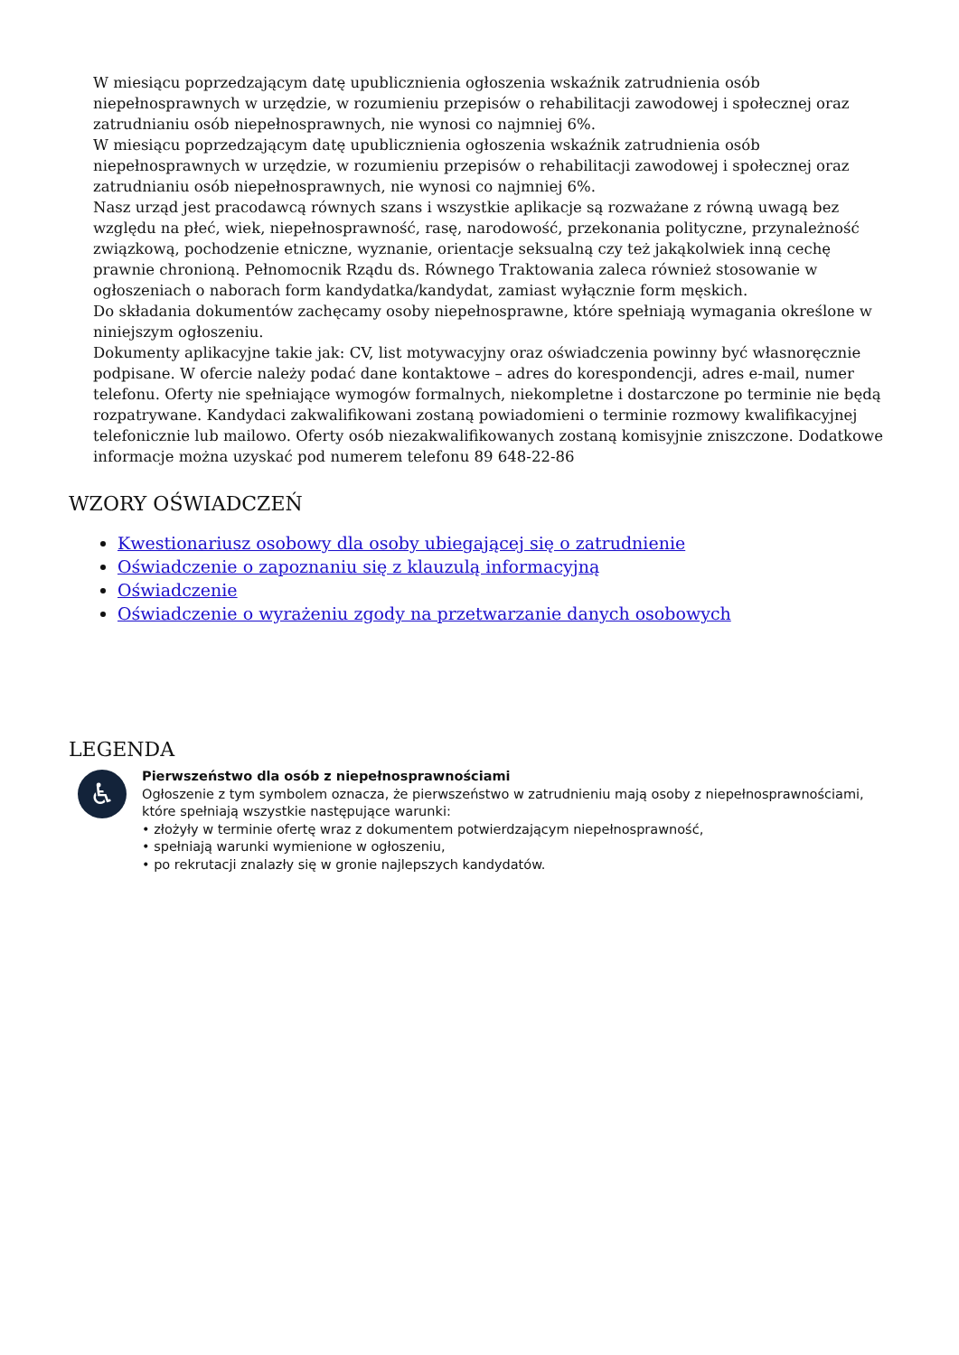W miesiącu poprzedzającym datę upublicznienia ogłoszenia wskaźnik zatrudnienia osób niepełnosprawnych w urzędzie, w rozumieniu przepisów o rehabilitacji zawodowej i społecznej oraz zatrudnianiu osób niepełnosprawnych, nie wynosi co najmniej 6%.
W miesiącu poprzedzającym datę upublicznienia ogłoszenia wskaźnik zatrudnienia osób niepełnosprawnych w urzędzie, w rozumieniu przepisów o rehabilitacji zawodowej i społecznej oraz zatrudnianiu osób niepełnosprawnych, nie wynosi co najmniej 6%.
Nasz urząd jest pracodawcą równych szans i wszystkie aplikacje są rozważane z równą uwagą bez względu na płeć, wiek, niepełnosprawność, rasę, narodowość, przekonania polityczne, przynależność związkową, pochodzenie etniczne, wyznanie, orientacje seksualną czy też jakąkolwiek inną cechę prawnie chronioną. Pełnomocnik Rządu ds. Równego Traktowania zaleca również stosowanie w ogłoszeniach o naborach form kandydatka/kandydat, zamiast wyłącznie form męskich.
Do składania dokumentów zachęcamy osoby niepełnosprawne, które spełniają wymagania określone w niniejszym ogłoszeniu.
Dokumenty aplikacyjne takie jak: CV, list motywacyjny oraz oświadczenia powinny być własnoręcznie podpisane. W ofercie należy podać dane kontaktowe – adres do korespondencji, adres e-mail, numer telefonu. Oferty nie spełniające wymogów formalnych, niekompletne i dostarczone po terminie nie będą rozpatrywane. Kandydaci zakwalifikowani zostaną powiadomieni o terminie rozmowy kwalifikacyjnej telefonicznie lub mailowo. Oferty osób niezakwalifikowanych zostaną komisyjnie zniszczone. Dodatkowe informacje można uzyskać pod numerem telefonu 89 648-22-86
WZORY OŚWIADCZEŃ
Kwestionariusz osobowy dla osoby ubiegającej się o zatrudnienie
Oświadczenie o zapoznaniu się z klauzulą informacyjną
Oświadczenie
Oświadczenie o wyrażeniu zgody na przetwarzanie danych osobowych
LEGENDA
♿
Pierwszeństwo dla osób z niepełnosprawnościami
Ogłoszenie z tym symbolem oznacza, że pierwszeństwo w zatrudnieniu mają osoby z niepełnosprawnościami, które spełniają wszystkie następujące warunki:
• złożyły w terminie ofertę wraz z dokumentem potwierdzającym niepełnosprawność,
• spełniają warunki wymienione w ogłoszeniu,
• po rekrutacji znalazły się w gronie najlepszych kandydatów.